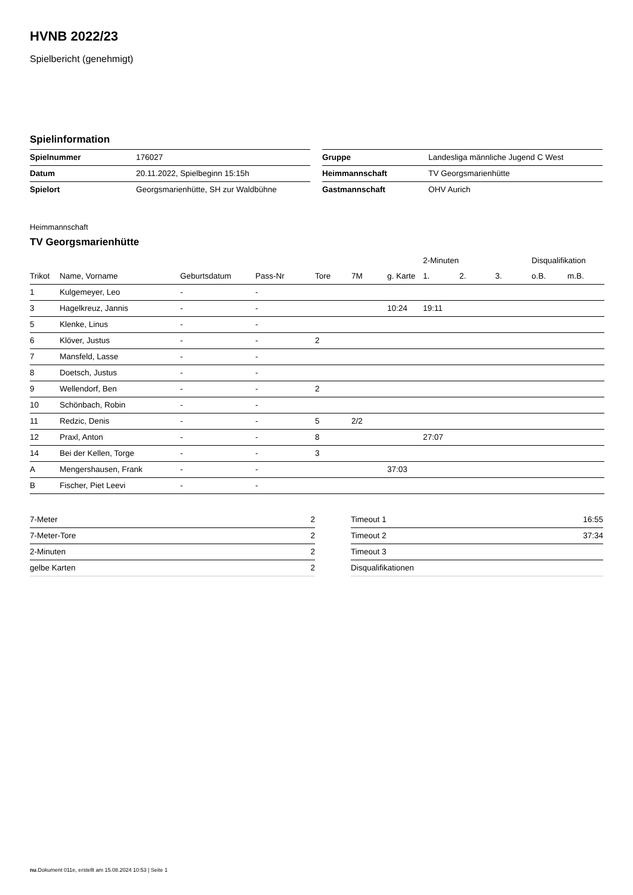HVNB 2022/23
Spielbericht (genehmigt)
Spielinformation
| Spielnummer | 176027 |
| Datum | 20.11.2022, Spielbeginn 15:15h |
| Spielort | Georgsmarienhütte, SH zur Waldbühne |
| Gruppe | Landesliga männliche Jugend C West |
| Heimmannschaft | TV Georgsmarienhütte |
| Gastmannschaft | OHV Aurich |
Heimmannschaft
TV Georgsmarienhütte
| | | | | | | | 2-Minuten | | | Disqualifikation | |
| --- | --- | --- | --- | --- | --- | --- | --- | --- | --- | --- | --- |
| Trikot | Name, Vorname | Geburtsdatum | Pass-Nr | Tore | 7M | g. Karte | 1. | 2. | 3. | o.B. | m.B. |
| 1 | Kulgemeyer, Leo | - | - | | | | | | | | |
| 3 | Hagelkreuz, Jannis | - | - | | | 10:24 | 19:11 | | | | |
| 5 | Klenke, Linus | - | - | | | | | | | | |
| 6 | Klöver, Justus | - | - | 2 | | | | | | | |
| 7 | Mansfeld, Lasse | - | - | | | | | | | | |
| 8 | Doetsch, Justus | - | - | | | | | | | | |
| 9 | Wellendorf, Ben | - | - | 2 | | | | | | | |
| 10 | Schönbach, Robin | - | - | | | | | | | | |
| 11 | Redzic, Denis | - | - | 5 | 2/2 | | | | | | |
| 12 | Praxl, Anton | - | - | 8 | | | 27:07 | | | | |
| 14 | Bei der Kellen, Torge | - | - | 3 | | | | | | | |
| A | Mengershausen, Frank | - | - | | | 37:03 | | | | | |
| B | Fischer, Piet Leevi | - | - | | | | | | | | |
| 7-Meter | 2 |
| 7-Meter-Tore | 2 |
| 2-Minuten | 2 |
| gelbe Karten | 2 |
| Timeout 1 | 16:55 |
| Timeout 2 | 37:34 |
| Timeout 3 | |
| Disqualifikationen | |
nu.Dokument 011e, erstellt am 15.08.2024 10:53 | Seite 1